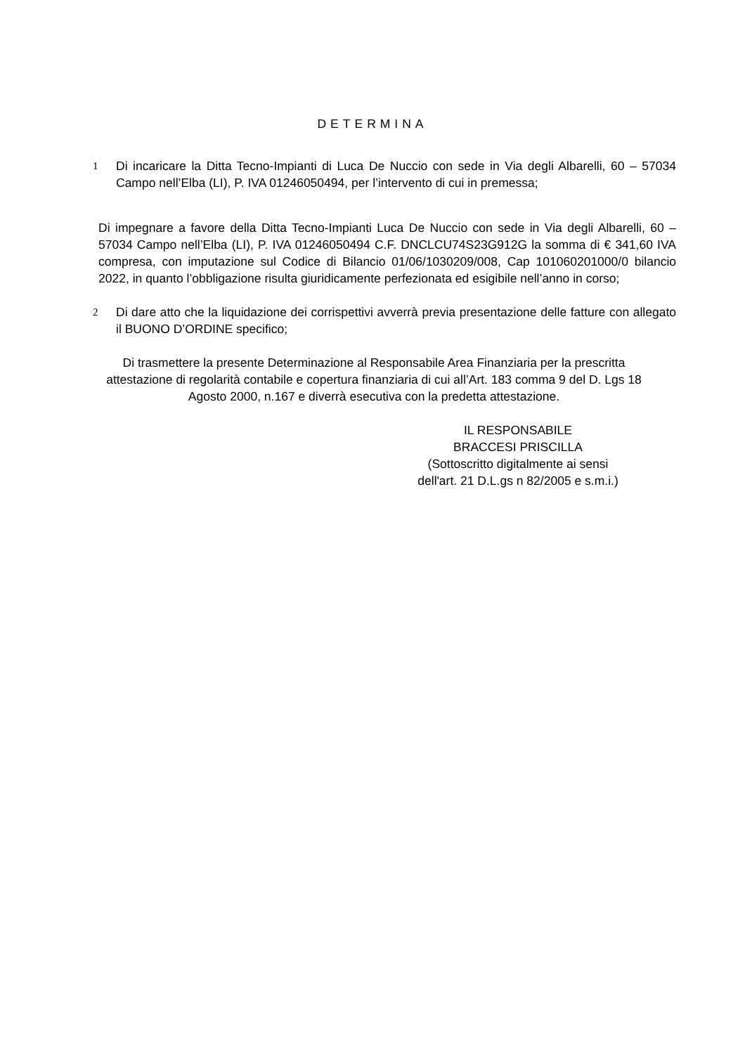DETERMINA
1
Di incaricare la Ditta Tecno-Impianti di Luca De Nuccio con sede in Via degli Albarelli, 60 – 57034 Campo nell’Elba (LI), P. IVA 01246050494, per l’intervento di cui in premessa;
Di impegnare a favore della Ditta Tecno-Impianti Luca De Nuccio con sede in Via degli Albarelli, 60 – 57034 Campo nell’Elba (LI), P. IVA 01246050494 C.F. DNCLCU74S23G912G la somma di € 341,60 IVA compresa, con imputazione sul Codice di Bilancio 01/06/1030209/008, Cap 101060201000/0 bilancio 2022, in quanto l’obbligazione risulta giuridicamente perfezionata ed esigibile nell’anno in corso;
2
Di dare atto che la liquidazione dei corrispettivi avverrà previa presentazione delle fatture con allegato il BUONO D’ORDINE specifico;
Di trasmettere la presente Determinazione al Responsabile Area Finanziaria per la prescritta attestazione di regolarità contabile e copertura finanziaria di cui all’Art. 183 comma 9 del D. Lgs 18 Agosto 2000, n.167 e diverrà esecutiva con la predetta attestazione.
IL RESPONSABILE
BRACCESI PRISCILLA
(Sottoscritto digitalmente ai sensi
dell'art. 21 D.L.gs n 82/2005 e s.m.i.)